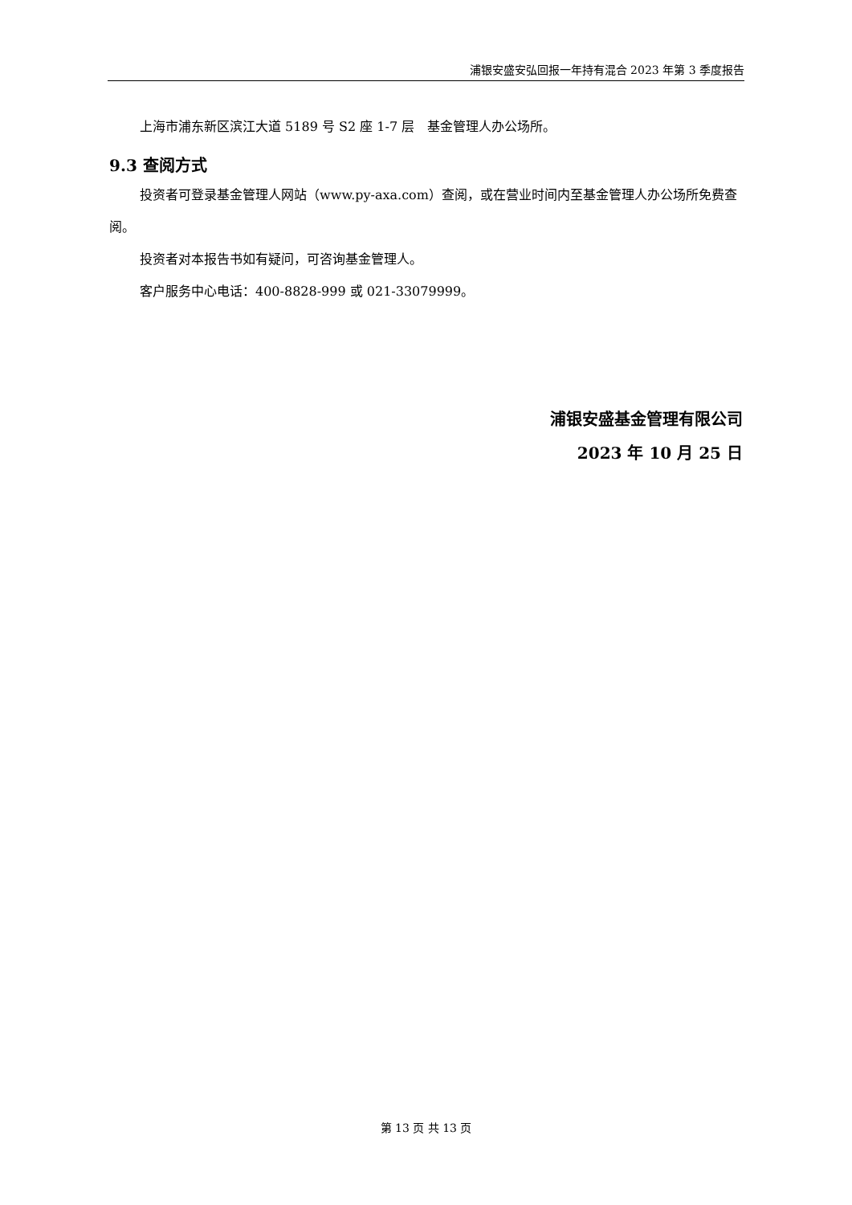浦银安盛安弘回报一年持有混合 2023 年第 3 季度报告
上海市浦东新区滨江大道 5189 号 S2 座 1-7 层　基金管理人办公场所。
9.3 查阅方式
投资者可登录基金管理人网站（www.py-axa.com）查阅，或在营业时间内至基金管理人办公场所免费查阅。
投资者对本报告书如有疑问，可咨询基金管理人。
客户服务中心电话：400-8828-999 或 021-33079999。
浦银安盛基金管理有限公司
2023 年 10 月 25 日
第 13 页 共 13 页